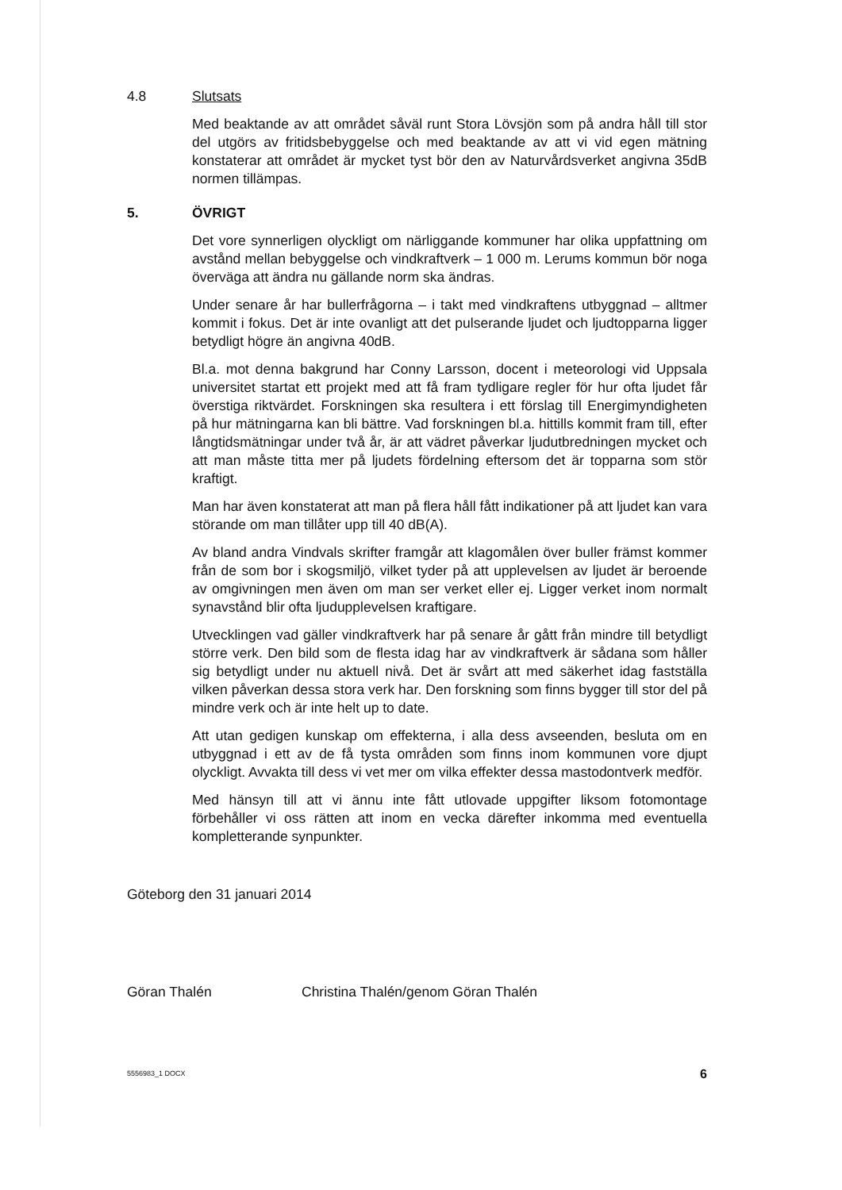4.8 Slutsats
Med beaktande av att området såväl runt Stora Lövsjön som på andra håll till stor del utgörs av fritidsbebyggelse och med beaktande av att vi vid egen mätning konstaterar att området är mycket tyst bör den av Naturvårdsverket angivna 35dB normen tillämpas.
5. ÖVRIGT
Det vore synnerligen olyckligt om närliggande kommuner har olika uppfattning om avstånd mellan bebyggelse och vindkraftverk – 1 000 m. Lerums kommun bör noga överväga att ändra nu gällande norm ska ändras.
Under senare år har bullerfrågorna – i takt med vindkraftens utbyggnad – alltmer kommit i fokus. Det är inte ovanligt att det pulserande ljudet och ljudtopparna ligger betydligt högre än angivna 40dB.
Bl.a. mot denna bakgrund har Conny Larsson, docent i meteorologi vid Uppsala universitet startat ett projekt med att få fram tydligare regler för hur ofta ljudet får överstiga riktvärdet. Forskningen ska resultera i ett förslag till Energimyndigheten på hur mätningarna kan bli bättre. Vad forskningen bl.a. hittills kommit fram till, efter långtidsmätningar under två år, är att vädret påverkar ljudutbredningen mycket och att man måste titta mer på ljudets fördelning eftersom det är topparna som stör kraftigt.
Man har även konstaterat att man på flera håll fått indikationer på att ljudet kan vara störande om man tillåter upp till 40 dB(A).
Av bland andra Vindvals skrifter framgår att klagomålen över buller främst kommer från de som bor i skogsmiljö, vilket tyder på att upplevelsen av ljudet är beroende av omgivningen men även om man ser verket eller ej. Ligger verket inom normalt synavstånd blir ofta ljudupplevelsen kraftigare.
Utvecklingen vad gäller vindkraftverk har på senare år gått från mindre till betydligt större verk. Den bild som de flesta idag har av vindkraftverk är sådana som håller sig betydligt under nu aktuell nivå. Det är svårt att med säkerhet idag fastställa vilken påverkan dessa stora verk har. Den forskning som finns bygger till stor del på mindre verk och är inte helt up to date.
Att utan gedigen kunskap om effekterna, i alla dess avseenden, besluta om en utbyggnad i ett av de få tysta områden som finns inom kommunen vore djupt olyckligt. Avvakta till dess vi vet mer om vilka effekter dessa mastodontverk medför.
Med hänsyn till att vi ännu inte fått utlovade uppgifter liksom fotomontage förbehåller vi oss rätten att inom en vecka därefter inkomma med eventuella kompletterande synpunkter.
Göteborg den 31 januari 2014
Göran Thalén Christina Thalén/genom Göran Thalén
5556983_1 DOCX 6